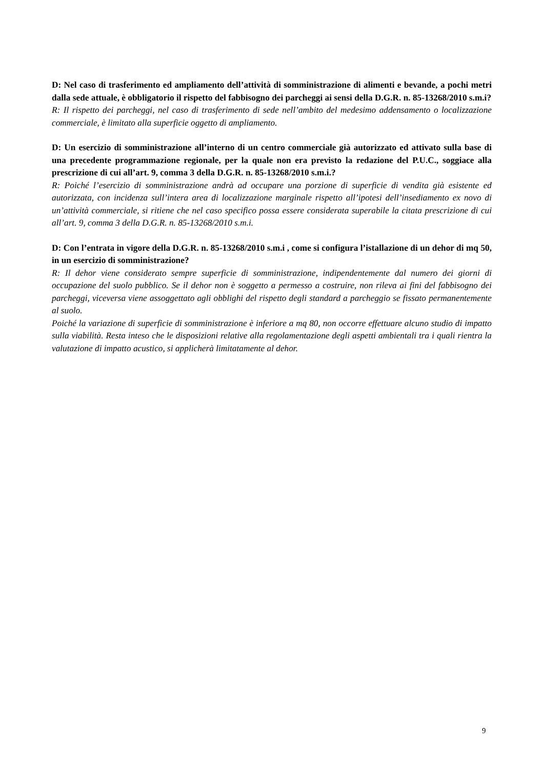D: Nel caso di trasferimento ed ampliamento dell’attività di somministrazione di alimenti e bevande, a pochi metri dalla sede attuale, è obbligatorio il rispetto del fabbisogno dei parcheggi ai sensi della D.G.R. n. 85-13268/2010 s.m.i?
R: Il rispetto dei parcheggi, nel caso di trasferimento di sede nell’ambito del medesimo addensamento o localizzazione commerciale, è limitato alla superficie oggetto di ampliamento.
D: Un esercizio di somministrazione all’interno di un centro commerciale già autorizzato ed attivato sulla base di una precedente programmazione regionale, per la quale non era previsto la redazione del P.U.C., soggiace alla prescrizione di cui all’art. 9, comma 3 della D.G.R. n. 85-13268/2010 s.m.i.?
R: Poiché l’esercizio di somministrazione andrà ad occupare una porzione di superficie di vendita già esistente ed autorizzata, con incidenza sull’intera area di localizzazione marginale rispetto all’ipotesi dell’insediamento ex novo di un’attività commerciale, si ritiene che nel caso specifico possa essere considerata superabile la citata prescrizione di cui all’art. 9, comma 3 della D.G.R. n. 85-13268/2010 s.m.i.
D: Con l’entrata in vigore della D.G.R. n. 85-13268/2010 s.m.i , come si configura l’istallazione di un dehor di mq 50, in un esercizio di somministrazione?
R: Il dehor viene considerato sempre superficie di somministrazione, indipendentemente dal numero dei giorni di occupazione del suolo pubblico. Se il dehor non è soggetto a permesso a costruire, non rileva ai fini del fabbisogno dei parcheggi, viceversa viene assoggettato agli obblighi del rispetto degli standard a parcheggio se fissato permanentemente al suolo.
Poiché la variazione di superficie di somministrazione è inferiore a mq 80, non occorre effettuare alcuno studio di impatto sulla viabilità. Resta inteso che le disposizioni relative alla regolamentazione degli aspetti ambientali tra i quali rientra la valutazione di impatto acustico, si applicherà limitatamente al dehor.
9